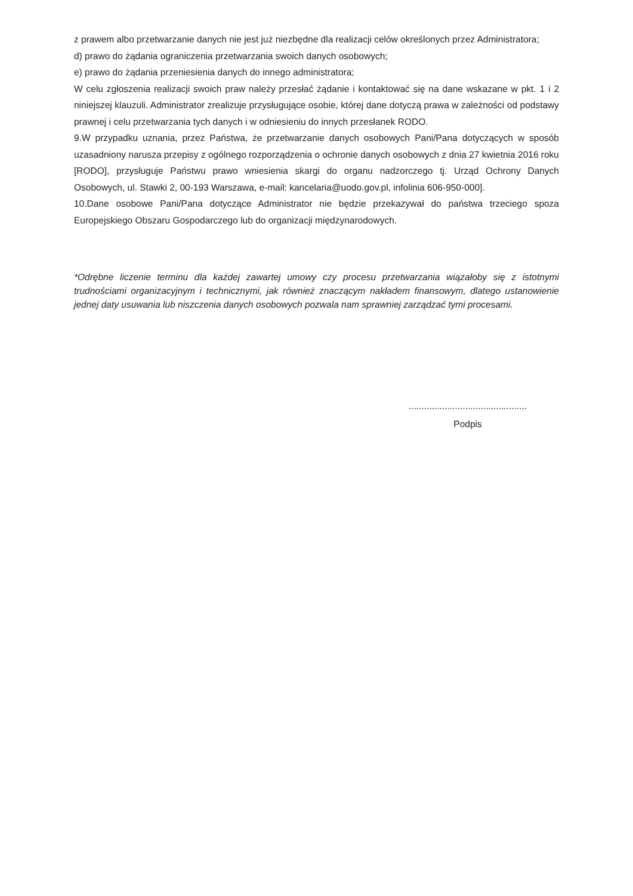z prawem albo przetwarzanie danych nie jest już niezbędne dla realizacji celów określonych przez Administratora;
d) prawo do żądania ograniczenia przetwarzania swoich danych osobowych;
e) prawo do żądania przeniesienia danych do innego administratora;
W celu zgłoszenia realizacji swoich praw należy przesłać żądanie i kontaktować się na dane wskazane w pkt. 1 i 2 niniejszej klauzuli. Administrator zrealizuje przysługujące osobie, której dane dotyczą prawa w zależności od podstawy prawnej i celu przetwarzania tych danych i w odniesieniu do innych przesłanek RODO.
9.W przypadku uznania, przez Państwa, że przetwarzanie danych osobowych Pani/Pana dotyczących w sposób uzasadniony narusza przepisy z ogólnego rozporządzenia o ochronie danych osobowych z dnia 27 kwietnia 2016 roku [RODO], przysługuje Państwu prawo wniesienia skargi do organu nadzorczego tj. Urząd Ochrony Danych Osobowych, ul. Stawki 2, 00-193 Warszawa, e-mail: kancelaria@uodo.gov.pl, infolinia 606-950-000].
10.Dane osobowe Pani/Pana dotyczące Administrator nie będzie przekazywał do państwa trzeciego spoza Europejskiego Obszaru Gospodarczego lub do organizacji międzynarodowych.
*Odrębne liczenie terminu dla każdej zawartej umowy czy procesu przetwarzania wiązałoby się z istotnymi trudnościami organizacyjnym i technicznymi, jak również znaczącym nakładem finansowym, dlatego ustanowienie jednej daty usuwania lub niszczenia danych osobowych pozwala nam sprawniej zarządzać tymi procesami.
..............................................
Podpis